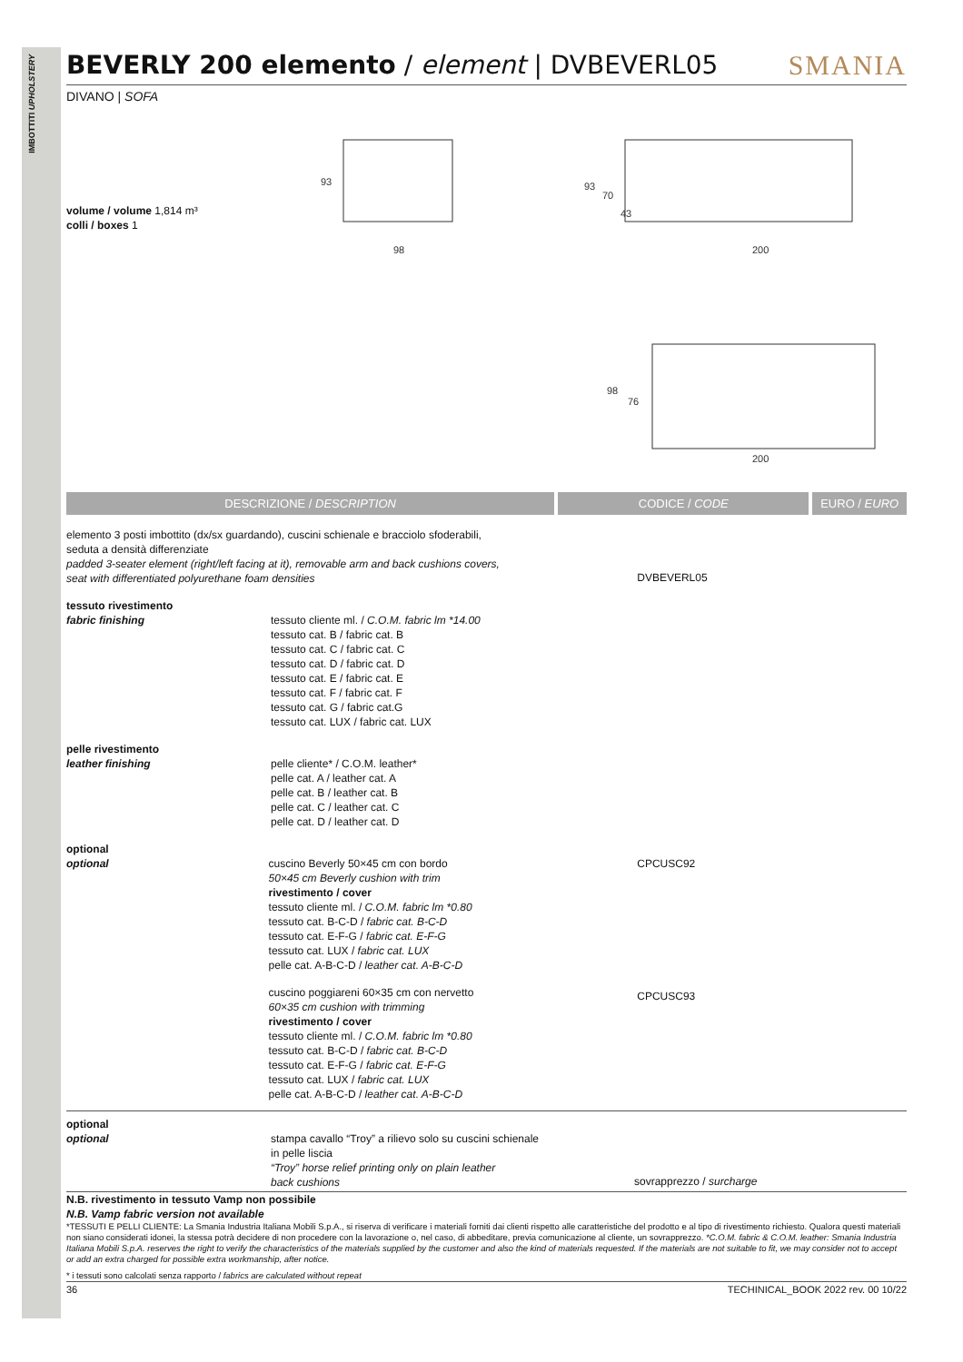IMBOTTITI UPHOLSTERY
BEVERLY 200 elemento / element | DVBEVERL05 SMANIA
DIVANO | SOFA
volume / volume 1,814 m³
colli / boxes 1
93
98
93
70
43
200
98
76
200
DESCRIZIONE / DESCRIPTION CODICE / CODE EURO / EURO
elemento 3 posti imbottito (dx/sx guardando), cuscini schienale e bracciolo sfoderabili,
seduta a densità differenziate
padded 3-seater element (right/left facing at it), removable arm and back cushions covers,
seat with differentiated polyurethane foam densities
DVBEVERL05
tessuto rivestimento
fabric finishing
tessuto cliente ml. / C.O.M. fabric lm *14.00
tessuto cat. B / fabric cat. B
tessuto cat. C / fabric cat. C
tessuto cat. D / fabric cat. D
tessuto cat. E / fabric cat. E
tessuto cat. F / fabric cat. F
tessuto cat. G / fabric cat.G
tessuto cat. LUX / fabric cat. LUX
pelle rivestimento
leather finishing
pelle cliente* / C.O.M. leather*
pelle cat. A / leather cat. A
pelle cat. B / leather cat. B
pelle cat. C / leather cat. C
pelle cat. D / leather cat. D
optional
optional
cuscino Beverly 50×45 cm con bordo
50×45 cm Beverly cushion with trim
rivestimento / cover
tessuto cliente ml. / C.O.M. fabric lm *0.80
tessuto cat. B-C-D / fabric cat. B-C-D
tessuto cat. E-F-G / fabric cat. E-F-G
tessuto cat. LUX / fabric cat. LUX
pelle cat. A-B-C-D / leather cat. A-B-C-D
cuscino poggiareni 60×35 cm con nervetto
60×35 cm cushion with trimming
rivestimento / cover
tessuto cliente ml. / C.O.M. fabric lm *0.80
tessuto cat. B-C-D / fabric cat. B-C-D
tessuto cat. E-F-G / fabric cat. E-F-G
tessuto cat. LUX / fabric cat. LUX
pelle cat. A-B-C-D / leather cat. A-B-C-D
CPCUSC92
CPCUSC93
optional
optional
stampa cavallo “Troy” a rilievo solo su cuscini schienale
in pelle liscia
“Troy” horse relief printing only on plain leather
back cushions
sovrapprezzo / surcharge
N.B. rivestimento in tessuto Vamp non possibile
N.B. Vamp fabric version not available
*TESSUTI E PELLI CLIENTE: La Smania Industria Italiana Mobili S.p.A., si riserva di verificare i materiali forniti dai clienti rispetto alle caratteristiche del prodotto e al tipo di rivestimento richiesto. Qualora questi materiali non siano considerati idonei, la stessa potrà decidere di non procedere con la lavorazione o, nel caso, di abbeditare, previa comunicazione al cliente, un sovrapprezzo. *C.O.M. fabric & C.O.M. leather: Smania Industria Italiana Mobili S.p.A. reserves the right to verify the characteristics of the materials supplied by the customer and also the kind of materials requested. If the materials are not suitable to fit, we may consider not to accept or add an extra charged for possible extra workmanship, after notice.
* i tessuti sono calcolati senza rapporto / fabrics are calculated without repeat
36 TECHINICAL_BOOK 2022 rev. 00 10/22